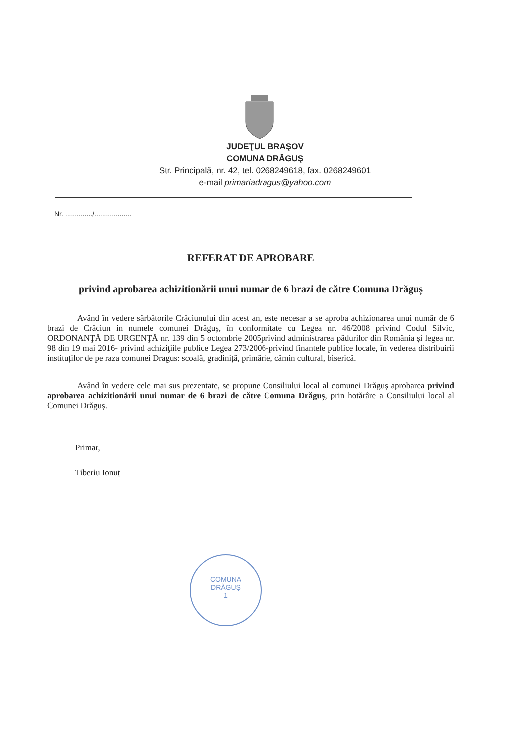JUDEŢUL BRAŞOV
COMUNA DRĂGUŞ
Str. Principală, nr. 42, tel. 0268249618, fax. 0268249601
e-mail primariadragus@yahoo.com
Nr. ............../...................
REFERAT DE APROBARE
privind aprobarea achizitionării unui numar de 6 brazi de către Comuna Drăguș
Având în vedere sărbătorile Crăciunului din acest an, este necesar a se aproba achizionarea unui număr de 6 brazi de Crăciun in numele comunei Drăguș, în conformitate cu Legea nr. 46/2008 privind Codul Silvic, ORDONANŢĂ DE URGENŢĂ nr. 139 din 5 octombrie 2005privind administrarea pădurilor din România și legea nr. 98 din 19 mai 2016- privind achiziţiile publice Legea 273/2006-privind finantele publice locale, în vederea distribuirii instituților de pe raza comunei Dragus: scoală, gradiniță, primărie, cămin cultural, biserică.
Având în vedere cele mai sus prezentate, se propune Consiliului local al comunei Drăguș aprobarea privind aprobarea achizitionării unui numar de 6 brazi de către Comuna Drăguș, prin hotărâre a Consiliului local al Comunei Drăguș.
Primar,
Tiberiu Ionuț
COMUNA
DRĂGUȘ
1